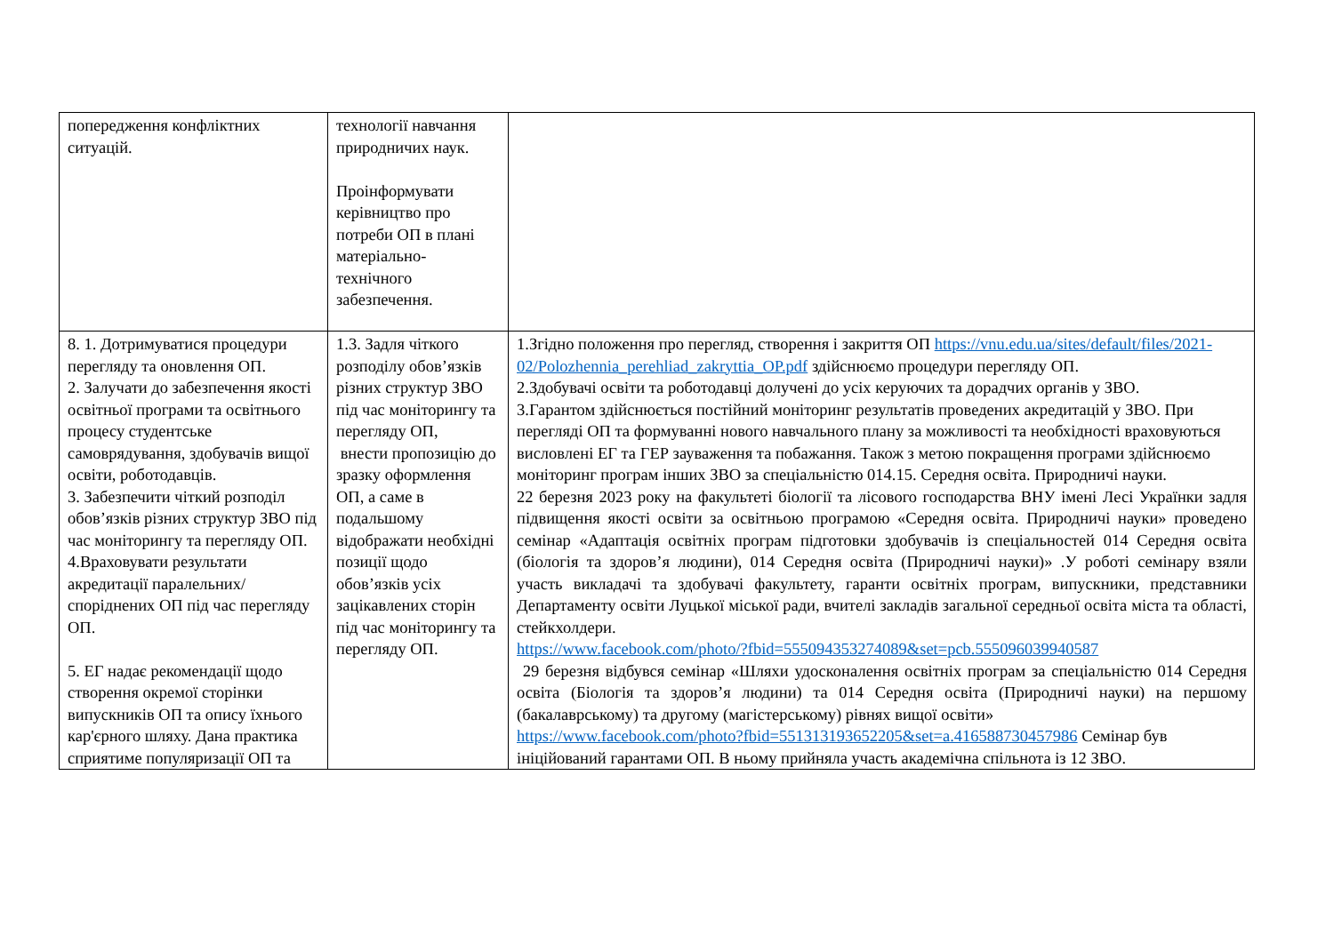| попередження конфліктних ситуацій. | технології навчання природничих наук. Проінформувати керівництво про потреби ОП в плані матеріально-технічного забезпечення. | |
| 8. 1. Дотримуватися процедури перегляду та оновлення ОП. 2. Залучати до забезпечення якості освітньої програми та освітнього процесу студентське самоврядування, здобувачів вищої освіти, роботодавців. 3. Забезпечити чіткий розподіл обов’язків різних структур ЗВО під час моніторингу та перегляду ОП. 4.Враховувати результати акредитації паралельних/споріднених ОП під час перегляду ОП. 5. ЕГ надає рекомендації щодо створення окремої сторінки випускників ОП та опису їхнього кар'єрного шляху. Дана практика сприятиме популяризації ОП та | 1.3. Задля чіткого розподілу обов’язків різних структур ЗВО під час моніторингу та перегляду ОП, внести пропозицію до зразку оформлення ОП, а саме в подальшому відображати необхідні позиції щодо обов’язків усіх зацікавлених сторін під час моніторингу та перегляду ОП. | 1.Згідно положення про перегляд, створення і закриття ОП https://vnu.edu.ua/sites/default/files/2021-02/Polozhennia_perehliad_zakryttia_OP.pdf здійснюємо процедури перегляду ОП. 2.Здобувачі освіти та роботодавці долучені до усіх керуючих та дорадчих органів у ЗВО. 3.Гарантом здійснюється постійний моніторинг результатів проведених акредитацій у ЗВО. При перегляді ОП та формуванні нового навчального плану за можливості та необхідності враховуються висловлені ЕГ та ГЕР зауваження та побажання. Також з метою покращення програми здійснюємо моніторинг програм інших ЗВО за спеціальністю 014.15. Середня освіта. Природничі науки. 22 березня 2023 року на факультеті біології та лісового господарства ВНУ імені Лесі Українки задля підвищення якості освіти за освітньою програмою «Середня освіта. Природничі науки» проведено семінар «Адаптація освітніх програм підготовки здобувачів із спеціальностей 014 Середня освіта (біологія та здоров’я людини), 014 Середня освіта (Природничі науки)» .У роботі семінару взяли участь викладачі та здобувачі факультету, гаранти освітніх програм, випускники, представники Департаменту освіти Луцької міської ради, вчителі закладів загальної середньої освіта міста та області, стейкхолдери. https://www.facebook.com/photo/?fbid=555094353274089&set=pcb.555096039940587 29 березня відбувся семінар «Шляхи удосконалення освітніх програм за спеціальністю 014 Середня освіта (Біологія та здоров’я людини) та 014 Середня освіта (Природничі науки) на першому (бакалаврському) та другому (магістерському) рівнях вищої освіти» https://www.facebook.com/photo?fbid=551313193652205&set=a.416588730457986 Семінар був ініційований гарантами ОП. В ньому прийняла участь академічна спільнота із 12 ЗВО. |